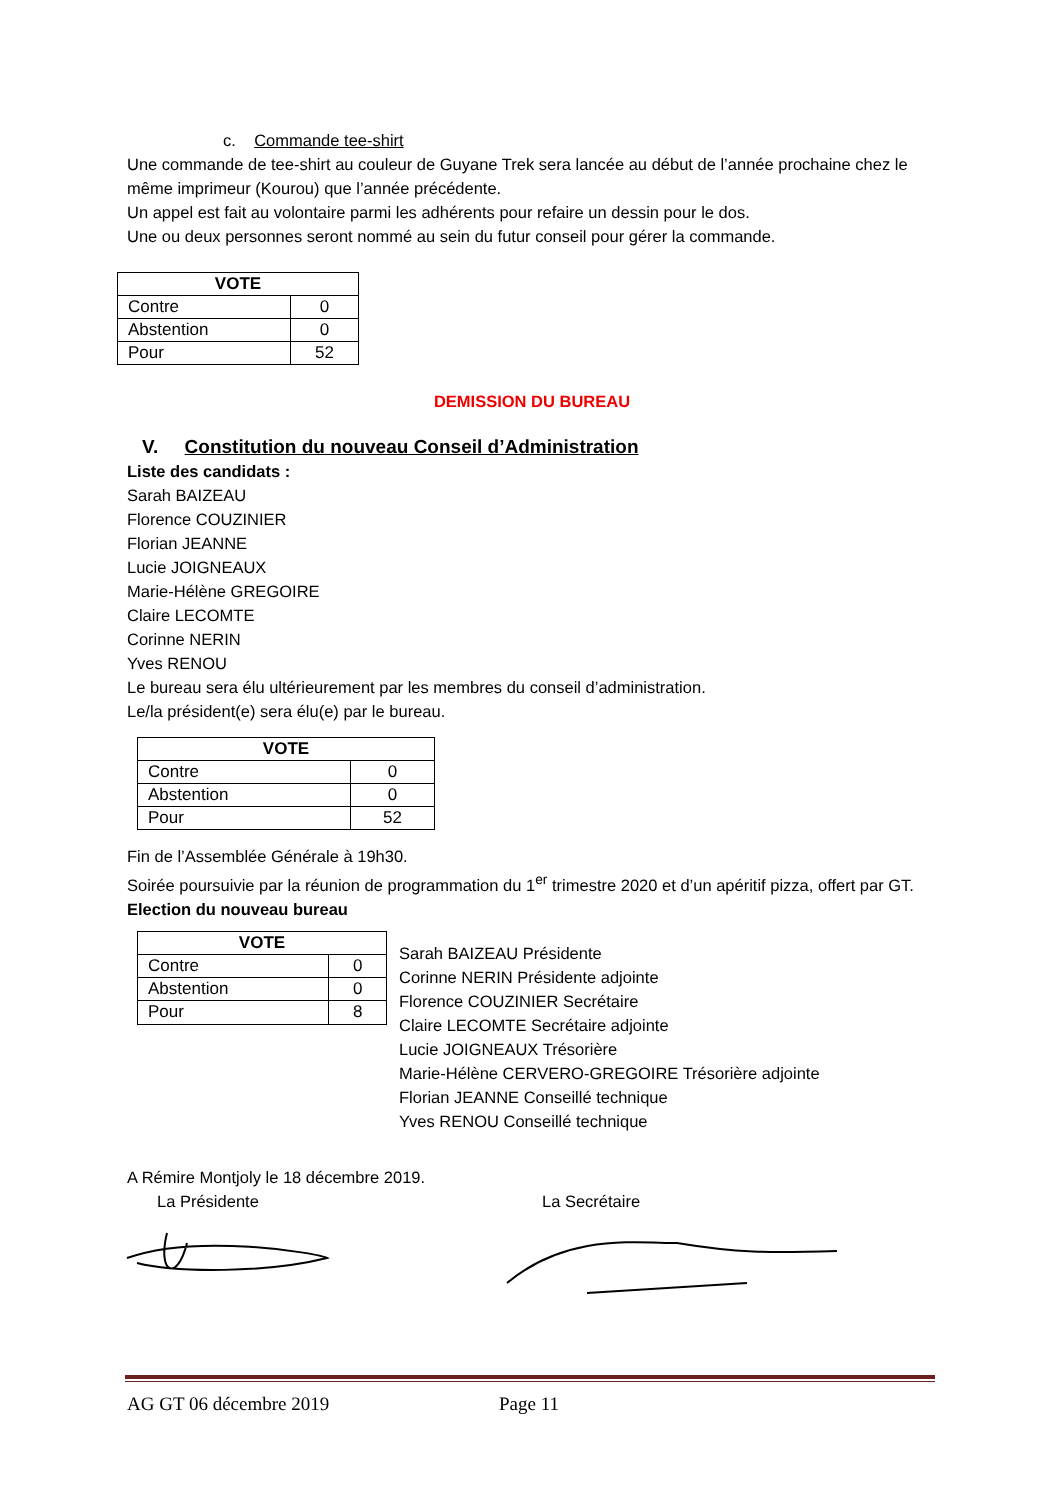c. Commande tee-shirt
Une commande de tee-shirt au couleur de Guyane Trek sera lancée au début de l’année prochaine chez le même imprimeur (Kourou) que l’année précédente.
Un appel est fait au volontaire parmi les adhérents pour refaire un dessin pour le dos.
Une ou deux personnes seront nommé au sein du futur conseil pour gérer la commande.
| VOTE | |
| --- | --- |
| Contre | 0 |
| Abstention | 0 |
| Pour | 52 |
DEMISSION DU BUREAU
V. Constitution du nouveau Conseil d’Administration
Liste des candidats :
Sarah BAIZEAU
Florence COUZINIER
Florian JEANNE
Lucie JOIGNEAUX
Marie-Hélène GREGOIRE
Claire LECOMTE
Corinne NERIN
Yves RENOU
Le bureau sera élu ultérieurement par les membres du conseil d’administration.
Le/la président(e) sera élu(e) par le bureau.
| VOTE | |
| --- | --- |
| Contre | 0 |
| Abstention | 0 |
| Pour | 52 |
Fin de l’Assemblée Générale à 19h30.
Soirée poursuivie par la réunion de programmation du 1<sup>er</sup> trimestre 2020 et d’un apéritif pizza, offert par GT.
Election du nouveau bureau
| VOTE | |
| --- | --- |
| Contre | 0 |
| Abstention | 0 |
| Pour | 8 |
Sarah BAIZEAU Présidente
Corinne NERIN Présidente adjointe
Florence COUZINIER Secrétaire
Claire LECOMTE Secrétaire adjointe
Lucie JOIGNEAUX Trésorière
Marie-Hélène CERVERO-GREGOIRE Trésorière adjointe
Florian JEANNE Conseillé technique
Yves RENOU Conseillé technique
A Rémire Montjoly le 18 décembre 2019.
La Présidente La Secrétaire
AG GT 06 décembre 2019 Page 11